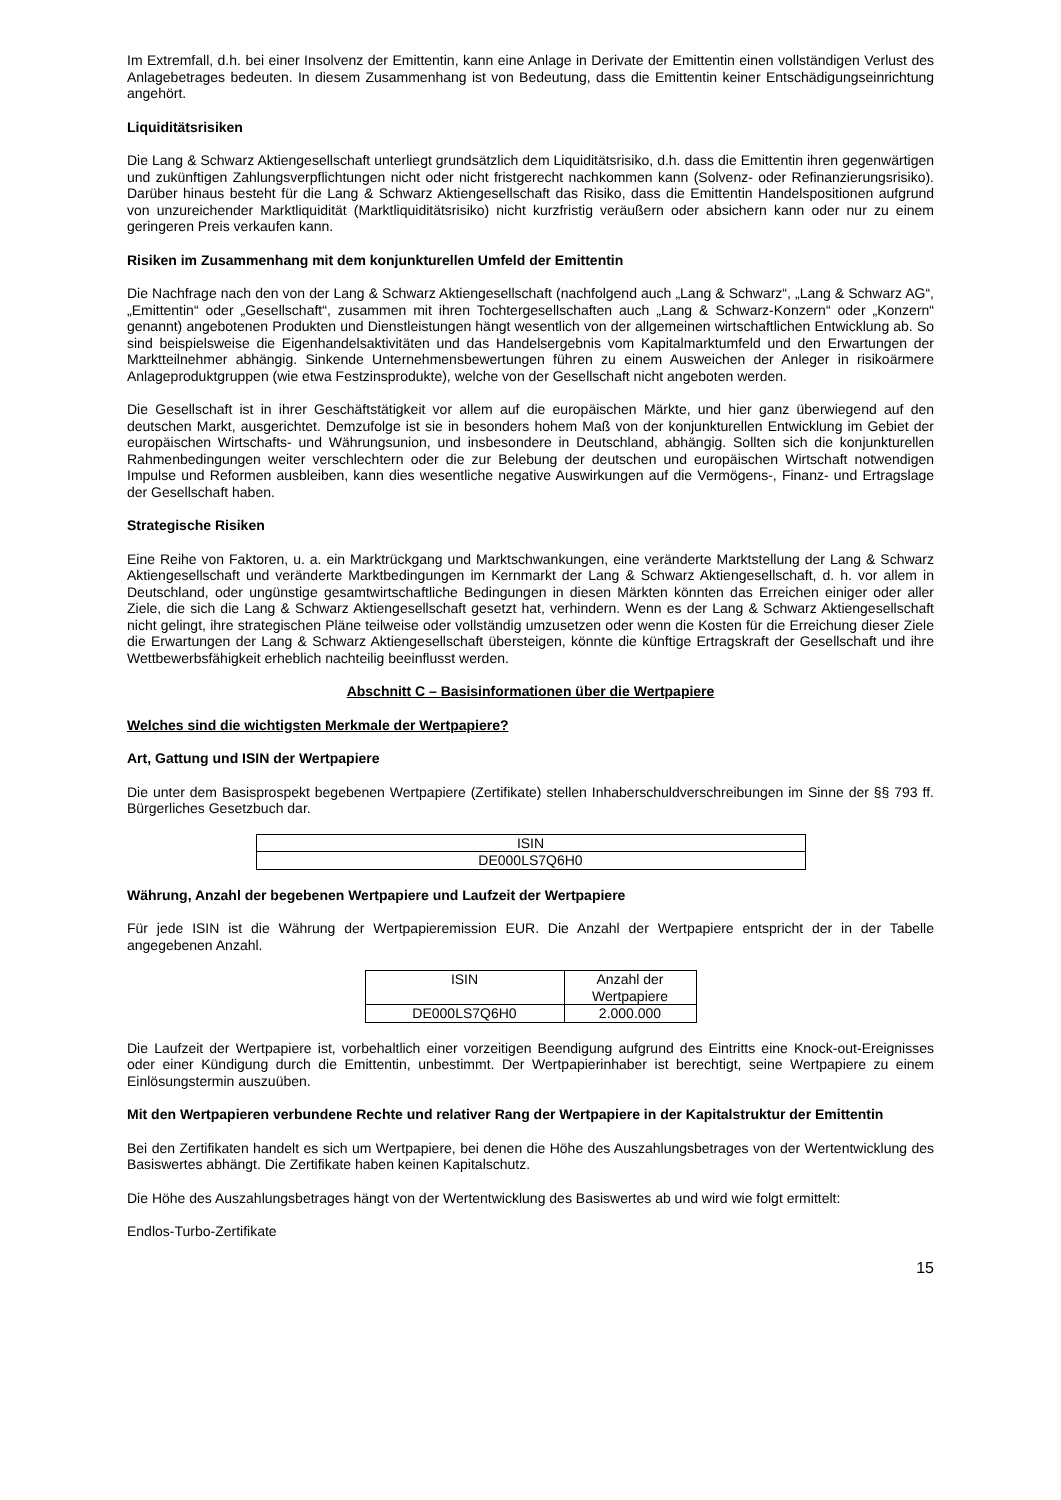Im Extremfall, d.h. bei einer Insolvenz der Emittentin, kann eine Anlage in Derivate der Emittentin einen vollständigen Verlust des Anlagebetrages bedeuten. In diesem Zusammenhang ist von Bedeutung, dass die Emittentin keiner Entschädigungseinrichtung angehört.
Liquiditätsrisiken
Die Lang & Schwarz Aktiengesellschaft unterliegt grundsätzlich dem Liquiditätsrisiko, d.h. dass die Emittentin ihren gegenwärtigen und zukünftigen Zahlungsverpflichtungen nicht oder nicht fristgerecht nachkommen kann (Solvenz- oder Refinanzierungsrisiko). Darüber hinaus besteht für die Lang & Schwarz Aktiengesellschaft das Risiko, dass die Emittentin Handelspositionen aufgrund von unzureichender Marktliquidität (Marktliquiditätsrisiko) nicht kurzfristig veräußern oder absichern kann oder nur zu einem geringeren Preis verkaufen kann.
Risiken im Zusammenhang mit dem konjunkturellen Umfeld der Emittentin
Die Nachfrage nach den von der Lang & Schwarz Aktiengesellschaft (nachfolgend auch „Lang & Schwarz“, „Lang & Schwarz AG“, „Emittentin“ oder „Gesellschaft“, zusammen mit ihren Tochtergesellschaften auch „Lang & Schwarz-Konzern“ oder „Konzern“ genannt) angebotenen Produkten und Dienstleistungen hängt wesentlich von der allgemeinen wirtschaftlichen Entwicklung ab. So sind beispielsweise die Eigenhandelsaktivitäten und das Handelsergebnis vom Kapitalmarktumfeld und den Erwartungen der Marktteilnehmer abhängig. Sinkende Unternehmensbewertungen führen zu einem Ausweichen der Anleger in risikoärmere Anlageproduktgruppen (wie etwa Festzinsprodukte), welche von der Gesellschaft nicht angeboten werden.
Die Gesellschaft ist in ihrer Geschäftstätigkeit vor allem auf die europäischen Märkte, und hier ganz überwiegend auf den deutschen Markt, ausgerichtet. Demzufolge ist sie in besonders hohem Maß von der konjunkturellen Entwicklung im Gebiet der europäischen Wirtschafts- und Währungsunion, und insbesondere in Deutschland, abhängig. Sollten sich die konjunkturellen Rahmenbedingungen weiter verschlechtern oder die zur Belebung der deutschen und europäischen Wirtschaft notwendigen Impulse und Reformen ausbleiben, kann dies wesentliche negative Auswirkungen auf die Vermögens-, Finanz- und Ertragslage der Gesellschaft haben.
Strategische Risiken
Eine Reihe von Faktoren, u. a. ein Marktrückgang und Marktschwankungen, eine veränderte Marktstellung der Lang & Schwarz Aktiengesellschaft und veränderte Marktbedingungen im Kernmarkt der Lang & Schwarz Aktiengesellschaft, d. h. vor allem in Deutschland, oder ungünstige gesamtwirtschaftliche Bedingungen in diesen Märkten könnten das Erreichen einiger oder aller Ziele, die sich die Lang & Schwarz Aktiengesellschaft gesetzt hat, verhindern. Wenn es der Lang & Schwarz Aktiengesellschaft nicht gelingt, ihre strategischen Pläne teilweise oder vollständig umzusetzen oder wenn die Kosten für die Erreichung dieser Ziele die Erwartungen der Lang & Schwarz Aktiengesellschaft übersteigen, könnte die künftige Ertragskraft der Gesellschaft und ihre Wettbewerbsfähigkeit erheblich nachteilig beeinflusst werden.
Abschnitt C – Basisinformationen über die Wertpapiere
Welches sind die wichtigsten Merkmale der Wertpapiere?
Art, Gattung und ISIN der Wertpapiere
Die unter dem Basisprospekt begebenen Wertpapiere (Zertifikate) stellen Inhaberschuldverschreibungen im Sinne der §§ 793 ff. Bürgerliches Gesetzbuch dar.
| ISIN |
| --- |
| DE000LS7Q6H0 |
Währung, Anzahl der begebenen Wertpapiere und Laufzeit der Wertpapiere
Für jede ISIN ist die Währung der Wertpapieremission EUR. Die Anzahl der Wertpapiere entspricht der in der Tabelle angegebenen Anzahl.
| ISIN | Anzahl der Wertpapiere |
| --- | --- |
| DE000LS7Q6H0 | 2.000.000 |
Die Laufzeit der Wertpapiere ist, vorbehaltlich einer vorzeitigen Beendigung aufgrund des Eintritts eine Knock-out-Ereignisses oder einer Kündigung durch die Emittentin, unbestimmt. Der Wertpapierinhaber ist berechtigt, seine Wertpapiere zu einem Einlösungstermin auszuüben.
Mit den Wertpapieren verbundene Rechte und relativer Rang der Wertpapiere in der Kapitalstruktur der Emittentin
Bei den Zertifikaten handelt es sich um Wertpapiere, bei denen die Höhe des Auszahlungsbetrages von der Wertentwicklung des Basiswertes abhängt. Die Zertifikate haben keinen Kapitalschutz.
Die Höhe des Auszahlungsbetrages hängt von der Wertentwicklung des Basiswertes ab und wird wie folgt ermittelt:
Endlos-Turbo-Zertifikate
15